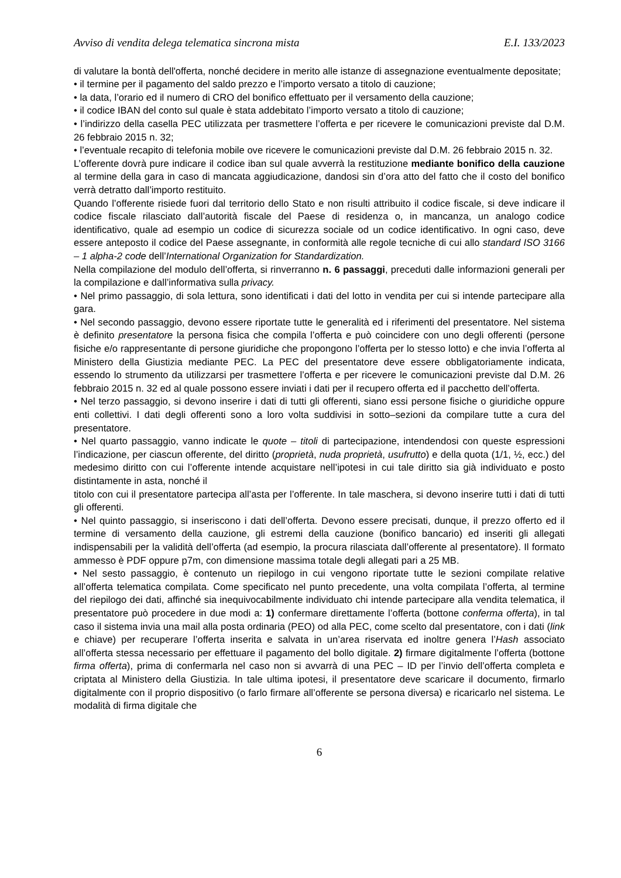Avviso di vendita delega telematica sincrona mista E.I. 133/2023
di valutare la bontà dell'offerta, nonché decidere in merito alle istanze di assegnazione eventualmente depositate;
• il termine per il pagamento del saldo prezzo e l’importo versato a titolo di cauzione;
• la data, l’orario ed il numero di CRO del bonifico effettuato per il versamento della cauzione;
• il codice IBAN del conto sul quale è stata addebitato l’importo versato a titolo di cauzione;
• l’indirizzo della casella PEC utilizzata per trasmettere l’offerta e per ricevere le comunicazioni previste dal D.M. 26 febbraio 2015 n. 32;
• l’eventuale recapito di telefonia mobile ove ricevere le comunicazioni previste dal D.M. 26 febbraio 2015 n. 32.
L’offerente dovrà pure indicare il codice iban sul quale avverrà la restituzione mediante bonifico della cauzione al termine della gara in caso di mancata aggiudicazione, dandosi sin d’ora atto del fatto che il costo del bonifico verrà detratto dall’importo restituito.
Quando l’offerente risiede fuori dal territorio dello Stato e non risulti attribuito il codice fiscale, si deve indicare il codice fiscale rilasciato dall’autorità fiscale del Paese di residenza o, in mancanza, un analogo codice identificativo, quale ad esempio un codice di sicurezza sociale od un codice identificativo. In ogni caso, deve essere anteposto il codice del Paese assegnante, in conformità alle regole tecniche di cui allo standard ISO 3166 – 1 alpha-2 code dell’International Organization for Standardization.
Nella compilazione del modulo dell’offerta, si rinverranno n. 6 passaggi, preceduti dalle informazioni generali per la compilazione e dall’informativa sulla privacy.
• Nel primo passaggio, di sola lettura, sono identificati i dati del lotto in vendita per cui si intende partecipare alla gara.
• Nel secondo passaggio, devono essere riportate tutte le generalità ed i riferimenti del presentatore. Nel sistema è definito presentatore la persona fisica che compila l’offerta e può coincidere con uno degli offerenti (persone fisiche e/o rappresentante di persone giuridiche che propongono l’offerta per lo stesso lotto) e che invia l’offerta al Ministero della Giustizia mediante PEC. La PEC del presentatore deve essere obbligatoriamente indicata, essendo lo strumento da utilizzarsi per trasmettere l’offerta e per ricevere le comunicazioni previste dal D.M. 26 febbraio 2015 n. 32 ed al quale possono essere inviati i dati per il recupero offerta ed il pacchetto dell’offerta.
• Nel terzo passaggio, si devono inserire i dati di tutti gli offerenti, siano essi persone fisiche o giuridiche oppure enti collettivi. I dati degli offerenti sono a loro volta suddivisi in sotto–sezioni da compilare tutte a cura del presentatore.
• Nel quarto passaggio, vanno indicate le quote – titoli di partecipazione, intendendosi con queste espressioni l’indicazione, per ciascun offerente, del diritto (proprietà, nuda proprietà, usufrutto) e della quota (1/1, ½, ecc.) del medesimo diritto con cui l’offerente intende acquistare nell’ipotesi in cui tale diritto sia già individuato e posto distintamente in asta, nonché il
titolo con cui il presentatore partecipa all’asta per l’offerente. In tale maschera, si devono inserire tutti i dati di tutti gli offerenti.
• Nel quinto passaggio, si inseriscono i dati dell’offerta. Devono essere precisati, dunque, il prezzo offerto ed il termine di versamento della cauzione, gli estremi della cauzione (bonifico bancario) ed inseriti gli allegati indispensabili per la validità dell’offerta (ad esempio, la procura rilasciata dall’offerente al presentatore). Il formato ammesso è PDF oppure p7m, con dimensione massima totale degli allegati pari a 25 MB.
• Nel sesto passaggio, è contenuto un riepilogo in cui vengono riportate tutte le sezioni compilate relative all’offerta telematica compilata. Come specificato nel punto precedente, una volta compilata l’offerta, al termine del riepilogo dei dati, affinché sia inequivocabilmente individuato chi intende partecipare alla vendita telematica, il presentatore può procedere in due modi a: 1) confermare direttamente l’offerta (bottone conferma offerta), in tal caso il sistema invia una mail alla posta ordinaria (PEO) od alla PEC, come scelto dal presentatore, con i dati (link e chiave) per recuperare l’offerta inserita e salvata in un’area riservata ed inoltre genera l’Hash associato all’offerta stessa necessario per effettuare il pagamento del bollo digitale. 2) firmare digitalmente l’offerta (bottone firma offerta), prima di confermarla nel caso non si avvarrà di una PEC – ID per l’invio dell’offerta completa e criptata al Ministero della Giustizia. In tale ultima ipotesi, il presentatore deve scaricare il documento, firmarlo digitalmente con il proprio dispositivo (o farlo firmare all’offerente se persona diversa) e ricaricarlo nel sistema. Le modalità di firma digitale che
6